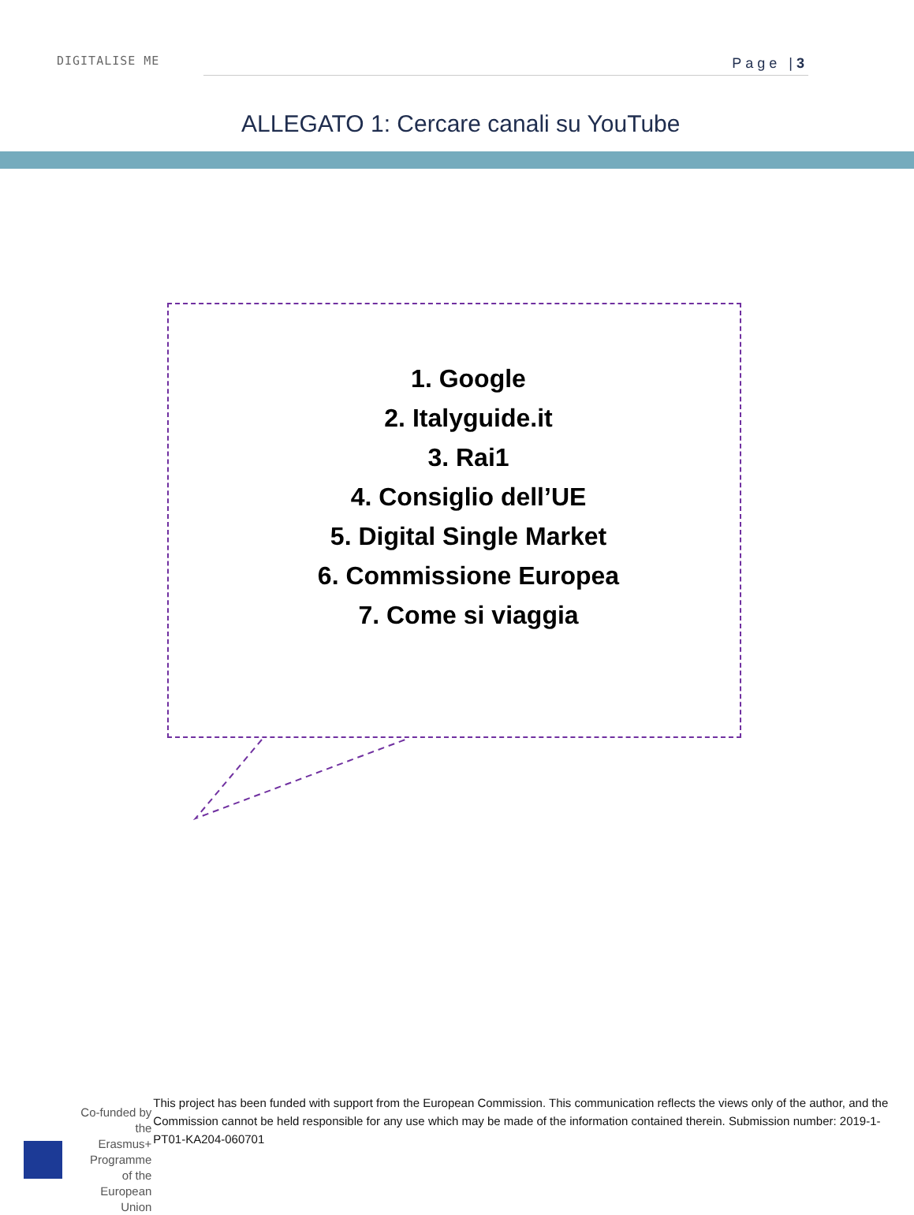DIGITALISE ME Page |3
ALLEGATO 1: Cercare canali su YouTube
1. Google
2. Italyguide.it
3. Rai1
4. Consiglio dell’UE
5. Digital Single Market
6. Commissione Europea
7. Come si viaggia
Co-funded by the
Erasmus+ Programme
of the European Union
This project has been funded with support from the European Commission. This communication reflects the views only of the author, and the Commission cannot be held responsible for any use which may be made of the information contained therein. Submission number: 2019-1-PT01-KA204-060701